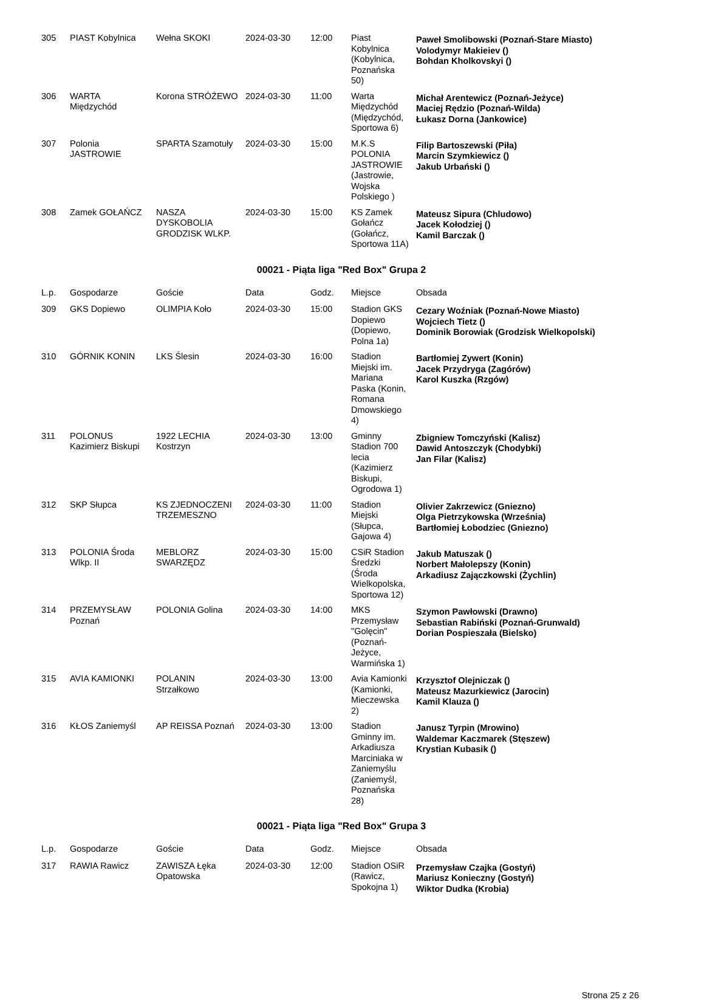| 305 | PIAST Kobylnica | Wełna SKOKI | 2024-03-30 | 12:00 | Piast Kobylnica (Kobylnica, Poznańska 50) | Paweł Smolibowski (Poznań-Stare Miasto) Volodymyr Makieiev () Bohdan Kholkovskyi () |
| 306 | WARTA Międzychód | Korona STRÓŻEWO | 2024-03-30 | 11:00 | Warta Międzychód (Międzychód, Sportowa 6) | Michał Arentewicz (Poznań-Jeżyce) Maciej Rędzio (Poznań-Wilda) Łukasz Dorna (Jankowice) |
| 307 | Polonia JASTROWIE | SPARTA Szamotuły | 2024-03-30 | 15:00 | M.K.S POLONIA JASTROWIE (Jastrowie, Wojska Polskiego ) | Filip Bartoszewski (Piła) Marcin Szymkiewicz () Jakub Urbański () |
| 308 | Zamek GOŁAŃCZ | NASZA DYSKOBOLIA GRODZISK WLKP. | 2024-03-30 | 15:00 | KS Zamek Gołańcz (Gołańcz, Sportowa 11A) | Mateusz Sipura (Chludowo) Jacek Kołodziej () Kamil Barczak () |
00021 - Piąta liga "Red Box" Grupa 2
| L.p. | Gospodarze | Goście | Data | Godz. | Miejsce | Obsada |
| --- | --- | --- | --- | --- | --- | --- |
| 309 | GKS Dopiewo | OLIMPIA Koło | 2024-03-30 | 15:00 | Stadion GKS Dopiewo (Dopiewo, Polna 1a) | Cezary Woźniak (Poznań-Nowe Miasto) Wojciech Tietz () Dominik Borowiak (Grodzisk Wielkopolski) |
| 310 | GÓRNIK KONIN | LKS Ślesin | 2024-03-30 | 16:00 | Stadion Miejski im. Mariana Paska (Konin, Romana Dmowskiego 4) | Bartłomiej Zywert (Konin) Jacek Przydryga (Zagórów) Karol Kuszka (Rzgów) |
| 311 | POLONUS Kazimierz Biskupi | 1922 LECHIA Kostrzyn | 2024-03-30 | 13:00 | Gminny Stadion 700 lecia (Kazimierz Biskupi, Ogrodowa 1) | Zbigniew Tomczyński (Kalisz) Dawid Antoszczyk (Chodybki) Jan Filar (Kalisz) |
| 312 | SKP Słupca | KS ZJEDNOCZENI TRZEMESZNO | 2024-03-30 | 11:00 | Stadion Miejski (Słupca, Gajowa 4) | Olivier Zakrzewicz (Gniezno) Olga Pietrzykowska (Września) Bartłomiej Łobodziec (Gniezno) |
| 313 | POLONIA Środa Wlkp. II | MEBLORZ SWARZĘDZ | 2024-03-30 | 15:00 | CSiR Stadion Średzki (Środa Wielkopolska, Sportowa 12) | Jakub Matuszak () Norbert Małolepszy (Konin) Arkadiusz Zajączkowski (Żychlin) |
| 314 | PRZEMYSŁAW Poznań | POLONIA Golina | 2024-03-30 | 14:00 | MKS Przemysław "Golęcin" (Poznań-Jeżyce, Warmińska 1) | Szymon Pawłowski (Drawno) Sebastian Rabiński (Poznań-Grunwald) Dorian Pospieszała (Bielsko) |
| 315 | AVIA KAMIONKI | POLANIN Strzałkowo | 2024-03-30 | 13:00 | Avia Kamionki (Kamionki, Mieczewska 2) | Krzysztof Olejniczak () Mateusz Mazurkiewicz (Jarocin) Kamil Klauza () |
| 316 | KŁOS Zaniemyśl | AP REISSA Poznań | 2024-03-30 | 13:00 | Stadion Gminny im. Arkadiusza Marciniaka w Zaniemyślu (Zaniemyśl, Poznańska 28) | Janusz Tyrpin (Mrowino) Waldemar Kaczmarek (Stęszew) Krystian Kubasik () |
00021 - Piąta liga "Red Box" Grupa 3
| L.p. | Gospodarze | Goście | Data | Godz. | Miejsce | Obsada |
| --- | --- | --- | --- | --- | --- | --- |
| 317 | RAWIA Rawicz | ZAWISZA Łęka Opatowska | 2024-03-30 | 12:00 | Stadion OSiR (Rawicz, Spokojna 1) | Przemysław Czajka (Gostyń) Mariusz Konieczny (Gostyń) Wiktor Dudka (Krobia) |
Strona 25 z 26